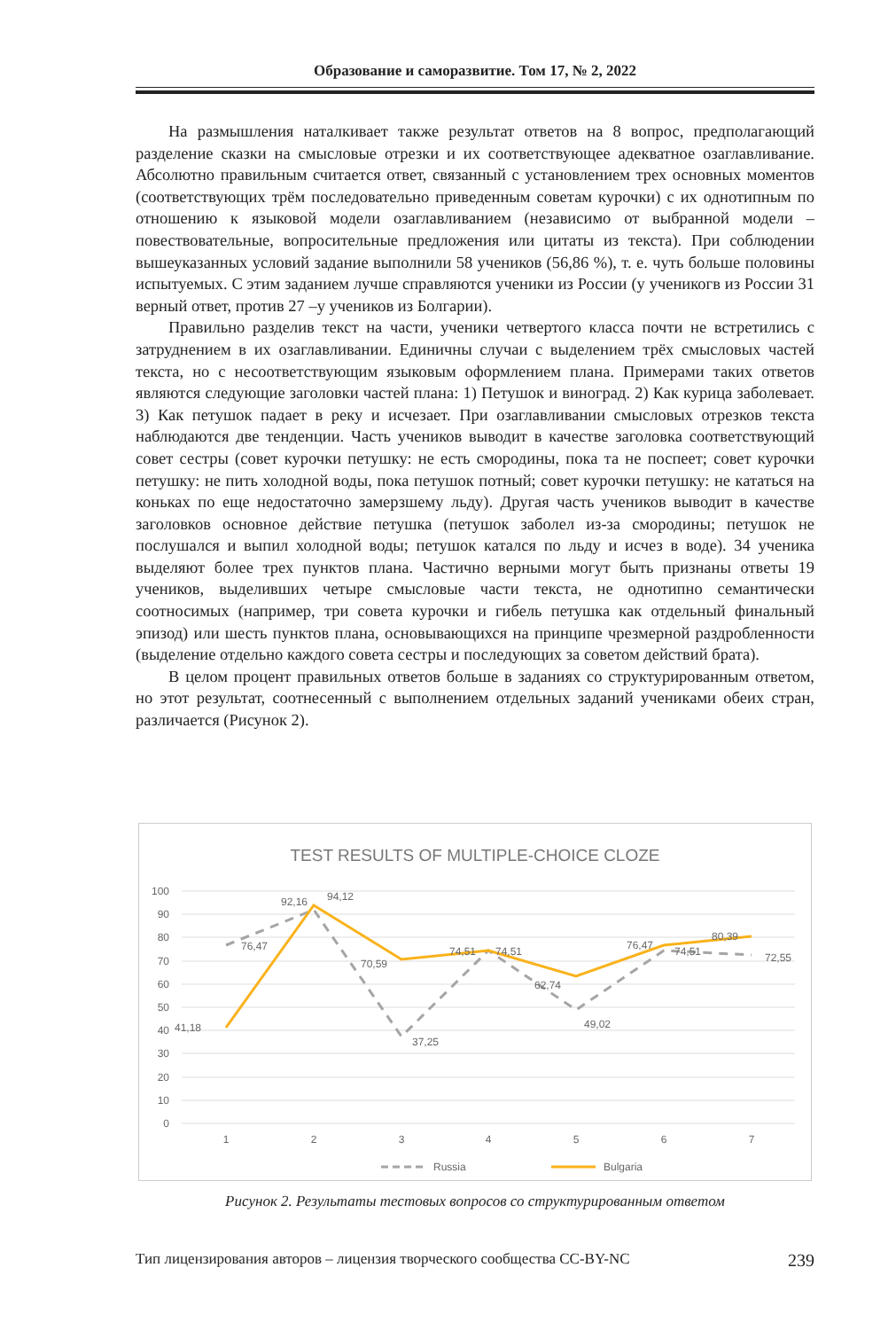Образование и саморазвитие. Том 17, № 2, 2022
На размышления наталкивает также результат ответов на 8 вопрос, предполагающий разделение сказки на смысловые отрезки и их соответствующее адекватное озаглавливание. Абсолютно правильным считается ответ, связанный с установлением трех основных моментов (соответствующих трём последовательно приведенным советам курочки) с их однотипным по отношению к языковой модели озаглавливанием (независимо от выбранной модели – повествовательные, вопросительные предложения или цитаты из текста). При соблюдении вышеуказанных условий задание выполнили 58 учеников (56,86 %), т. е. чуть больше половины испытуемых. С этим заданием лучше справляются ученики из России (у ученикогв из России 31 верный ответ, против 27 –у учеников из Болгарии).
Правильно разделив текст на части, ученики четвертого класса почти не встретились с затруднением в их озаглавливании. Единичны случаи с выделением трёх смысловых частей текста, но с несоответствующим языковым оформлением плана. Примерами таких ответов являются следующие заголовки частей плана: 1) Петушок и виноград. 2) Как курица заболевает. 3) Как петушок падает в реку и исчезает. При озаглавливании смысловых отрезков текста наблюдаются две тенденции. Часть учеников выводит в качестве заголовка соответствующий совет сестры (совет курочки петушку: не есть смородины, пока та не поспеет; совет курочки петушку: не пить холодной воды, пока петушок потный; совет курочки петушку: не кататься на коньках по еще недостаточно замерзшему льду). Другая часть учеников выводит в качестве заголовков основное действие петушка (петушок заболел из-за смородины; петушок не послушался и выпил холодной воды; петушок катался по льду и исчез в воде). 34 ученика выделяют более трех пунктов плана. Частично верными могут быть признаны ответы 19 учеников, выделивших четыре смысловые части текста, не однотипно семантически соотносимых (например, три совета курочки и гибель петушка как отдельный финальный эпизод) или шесть пунктов плана, основывающихся на принципе чрезмерной раздробленности (выделение отдельно каждого совета сестры и последующих за советом действий брата).
В целом процент правильных ответов больше в заданиях со структурированным ответом, но этот результат, соотнесенный с выполнением отдельных заданий учениками обеих стран, различается (Рисунок 2).
TEST RESULTS OF MULTIPLE-CHOICE CLOZE
100
90
80
70
60
50
40
30
20
10
0
1
2
3
4
5
6
7
76,47
92,16
94,12
70,59
37,25
74,51
74,51
62,74
49,02
76,47
74,51
80,39
72,55
41,18
Russia
Bulgaria
Рисунок 2. Результаты тестовых вопросов со структурированным ответом
Тип лицензирования авторов – лицензия творческого сообщества CC-BY-NC 239